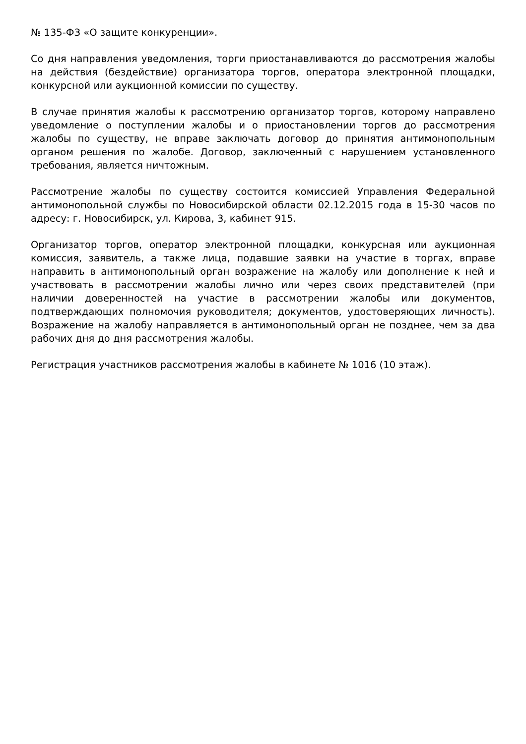№ 135-ФЗ «О защите конкуренции».
Со дня направления уведомления, торги приостанавливаются до рассмотрения жалобы на действия (бездействие) организатора торгов, оператора электронной площадки, конкурсной или аукционной комиссии по существу.
В случае принятия жалобы к рассмотрению организатор торгов, которому направлено уведомление о поступлении жалобы и о приостановлении торгов до рассмотрения жалобы по существу, не вправе заключать договор до принятия антимонопольным органом решения по жалобе. Договор, заключенный с нарушением установленного требования, является ничтожным.
Рассмотрение жалобы по существу состоится комиссией Управления Федеральной антимонопольной службы по Новосибирской области 02.12.2015 года в 15-30 часов по адресу: г. Новосибирск, ул. Кирова, 3, кабинет 915.
Организатор торгов, оператор электронной площадки, конкурсная или аукционная комиссия, заявитель, а также лица, подавшие заявки на участие в торгах, вправе направить в антимонопольный орган возражение на жалобу или дополнение к ней и участвовать в рассмотрении жалобы лично или через своих представителей (при наличии доверенностей на участие в рассмотрении жалобы или документов, подтверждающих полномочия руководителя; документов, удостоверяющих личность). Возражение на жалобу направляется в антимонопольный орган не позднее, чем за два рабочих дня до дня рассмотрения жалобы.
Регистрация участников рассмотрения жалобы в кабинете № 1016 (10 этаж).